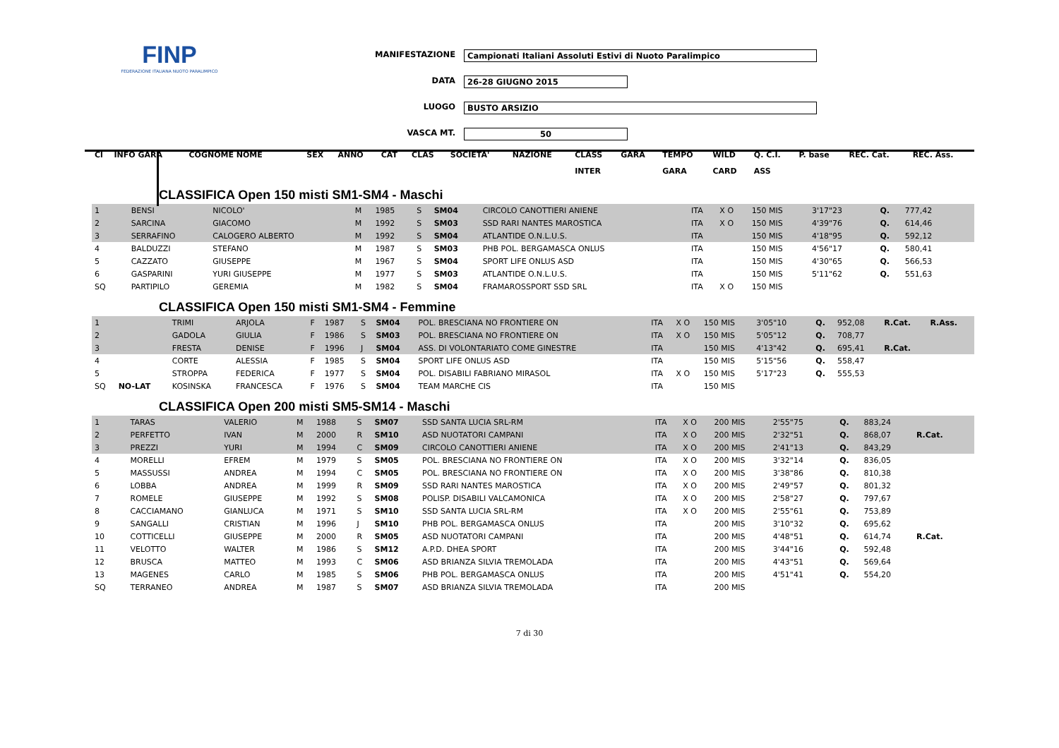FINP
FEDERAZIONE ITALIANA NUOTO PARALIMPICO
MANIFESTAZIONE Campionati Italiani Assoluti Estivi di Nuoto Paralimpico
DATA 26-28 GIUGNO 2015
LUOGO BUSTO ARSIZIO
VASCA MT. 50
| Cl | INFO GARA | COGNOME NOME | | SEX | ANNO | CAT | CLAS | SOCIETA' | NAZIONE | CLASS | GARA | TEMPO | WILD | Q. C.I. | P. base | REC. Cat. | REC. Ass. |
| --- | --- | --- | --- | --- | --- | --- | --- | --- | --- | --- | --- | --- | --- | --- | --- | --- | --- |
| | | | | | | | | | | INTER | | GARA | CARD | ASS | | | |
CLASSIFICA Open 150 misti SM1-SM4 - Maschi
| 1 | | BENSI | NICOLO' | M | 1985 | S | SM04 | CIRCOLO CANOTTIERI ANIENE | ITA | X O | 150 MIS | 3'17"23 | | Q. | 777,42 | | |
| 2 | | SARCINA | GIACOMO | M | 1992 | S | SM03 | SSD RARI NANTES MAROSTICA | ITA | X O | 150 MIS | 4'39"76 | | Q. | 614,46 | | |
| 3 | | SERRAFINO | CALOGERO ALBERTO | M | 1992 | S | SM04 | ATLANTIDE O.N.L.U.S. | ITA | | 150 MIS | 4'18"95 | | Q. | 592,12 | | |
| 4 | | BALDUZZI | STEFANO | M | 1987 | S | SM03 | PHB POL. BERGAMASCA ONLUS | ITA | | 150 MIS | 4'56"17 | | Q. | 580,41 | | |
| 5 | | CAZZATO | GIUSEPPE | M | 1967 | S | SM04 | SPORT LIFE ONLUS ASD | ITA | | 150 MIS | 4'30"65 | | Q. | 566,53 | | |
| 6 | | GASPARINI | YURI GIUSEPPE | M | 1977 | S | SM03 | ATLANTIDE O.N.L.U.S. | ITA | | 150 MIS | 5'11"62 | | Q. | 551,63 | | |
| SQ | | PARTIPILO | GEREMIA | M | 1982 | S | SM04 | FRAMAROSSPORT SSD SRL | ITA | X O | 150 MIS | | | | | | |
CLASSIFICA Open 150 misti SM1-SM4 - Femmine
| 1 | | TRIMI | ARJOLA | F | 1987 | S | SM04 | POL. BRESCIANA NO FRONTIERE ON | ITA | X O | 150 MIS | 3'05"10 | | Q. | 952,08 | R.Cat. | R.Ass. |
| 2 | | GADOLA | GIULIA | F | 1986 | S | SM03 | POL. BRESCIANA NO FRONTIERE ON | ITA | X O | 150 MIS | 5'05"12 | | Q. | 708,77 | | |
| 3 | | FRESTA | DENISE | F | 1996 | J | SM04 | ASS. DI VOLONTARIATO COME GINESTRE | ITA | | 150 MIS | 4'13"42 | | Q. | 695,41 | R.Cat. | |
| 4 | | CORTE | ALESSIA | F | 1985 | S | SM04 | SPORT LIFE ONLUS ASD | ITA | | 150 MIS | 5'15"56 | | Q. | 558,47 | | |
| 5 | | STROPPA | FEDERICA | F | 1977 | S | SM04 | POL. DISABILI FABRIANO MIRASOL | ITA | X O | 150 MIS | 5'17"23 | | Q. | 555,53 | | |
| SQ | NO-LAT | KOSINSKA | FRANCESCA | F | 1976 | S | SM04 | TEAM MARCHE CIS | ITA | | 150 MIS | | | | | | |
CLASSIFICA Open 200 misti SM5-SM14 - Maschi
| 1 | | TARAS | VALERIO | M | 1988 | S | SM07 | SSD SANTA LUCIA SRL-RM | ITA | X O | 200 MIS | 2'55"75 | | Q. | 883,24 | | |
| 2 | | PERFETTO | IVAN | M | 2000 | R | SM10 | ASD NUOTATORI CAMPANI | ITA | X O | 200 MIS | 2'32"51 | | Q. | 868,07 | R.Cat. | |
| 3 | | PREZZI | YURI | M | 1994 | C | SM09 | CIRCOLO CANOTTIERI ANIENE | ITA | X O | 200 MIS | 2'41"13 | | Q. | 843,29 | | |
| 4 | | MORELLI | EFREM | M | 1979 | S | SM05 | POL. BRESCIANA NO FRONTIERE ON | ITA | X O | 200 MIS | 3'32"14 | | Q. | 836,05 | | |
| 5 | | MASSUSSI | ANDREA | M | 1994 | C | SM05 | POL. BRESCIANA NO FRONTIERE ON | ITA | X O | 200 MIS | 3'38"86 | | Q. | 810,38 | | |
| 6 | | LOBBA | ANDREA | M | 1999 | R | SM09 | SSD RARI NANTES MAROSTICA | ITA | X O | 200 MIS | 2'49"57 | | Q. | 801,32 | | |
| 7 | | ROMELE | GIUSEPPE | M | 1992 | S | SM08 | POLISP. DISABILI VALCAMONICA | ITA | X O | 200 MIS | 2'58"27 | | Q. | 797,67 | | |
| 8 | | CACCIAMANO | GIANLUCA | M | 1971 | S | SM10 | SSD SANTA LUCIA SRL-RM | ITA | X O | 200 MIS | 2'55"61 | | Q. | 753,89 | | |
| 9 | | SANGALLI | CRISTIAN | M | 1996 | J | SM10 | PHB POL. BERGAMASCA ONLUS | ITA | | 200 MIS | 3'10"32 | | Q. | 695,62 | | |
| 10 | | COTTICELLI | GIUSEPPE | M | 2000 | R | SM05 | ASD NUOTATORI CAMPANI | ITA | | 200 MIS | 4'48"51 | | Q. | 614,74 | R.Cat. | |
| 11 | | VELOTTO | WALTER | M | 1986 | S | SM12 | A.P.D. DHEA SPORT | ITA | | 200 MIS | 3'44"16 | | Q. | 592,48 | | |
| 12 | | BRUSCA | MATTEO | M | 1993 | C | SM06 | ASD BRIANZA SILVIA TREMOLADA | ITA | | 200 MIS | 4'43"51 | | Q. | 569,64 | | |
| 13 | | MAGENES | CARLO | M | 1985 | S | SM06 | PHB POL. BERGAMASCA ONLUS | ITA | | 200 MIS | 4'51"41 | | Q. | 554,20 | | |
| SQ | | TERRANEO | ANDREA | M | 1987 | S | SM07 | ASD BRIANZA SILVIA TREMOLADA | ITA | | 200 MIS | | | | | | |
7 di 30